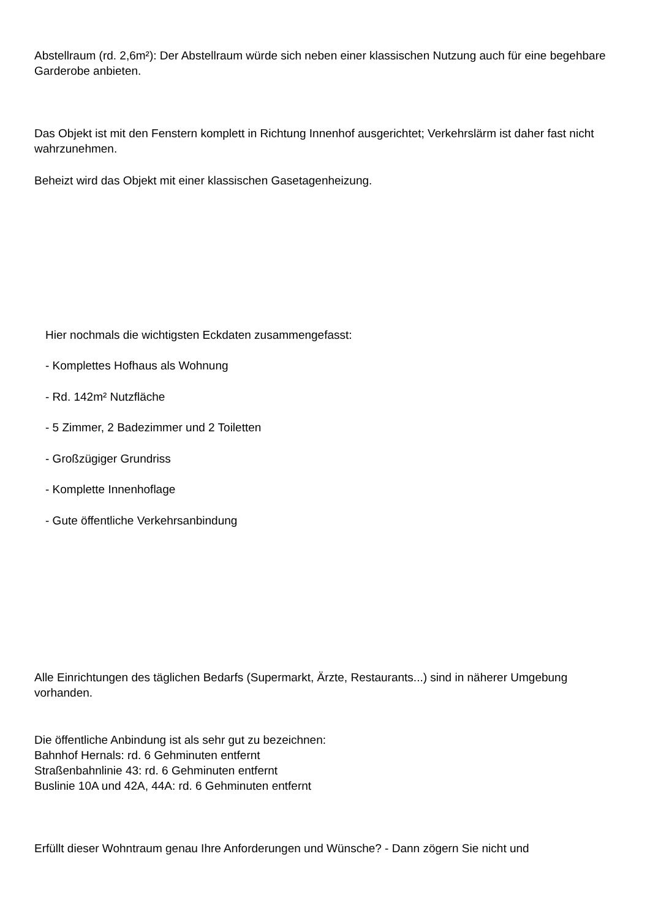Abstellraum (rd. 2,6m²): Der Abstellraum würde sich neben einer klassischen Nutzung auch für eine begehbare Garderobe anbieten.
Das Objekt ist mit den Fenstern komplett in Richtung Innenhof ausgerichtet; Verkehrslärm ist daher fast nicht wahrzunehmen.
Beheizt wird das Objekt mit einer klassischen Gasetagenheizung.
Hier nochmals die wichtigsten Eckdaten zusammengefasst:
- Komplettes Hofhaus als Wohnung
- Rd. 142m² Nutzfläche
- 5 Zimmer, 2 Badezimmer und 2 Toiletten
- Großzügiger Grundriss
- Komplette Innenhoflage
- Gute öffentliche Verkehrsanbindung
Alle Einrichtungen des täglichen Bedarfs (Supermarkt, Ärzte, Restaurants...) sind in näherer Umgebung vorhanden.
Die öffentliche Anbindung ist als sehr gut zu bezeichnen:
Bahnhof Hernals: rd. 6 Gehminuten entfernt
Straßenbahnlinie 43: rd. 6 Gehminuten entfernt
Buslinie 10A und 42A, 44A: rd. 6 Gehminuten entfernt
Erfüllt dieser Wohntraum genau Ihre Anforderungen und Wünsche? - Dann zögern Sie nicht und